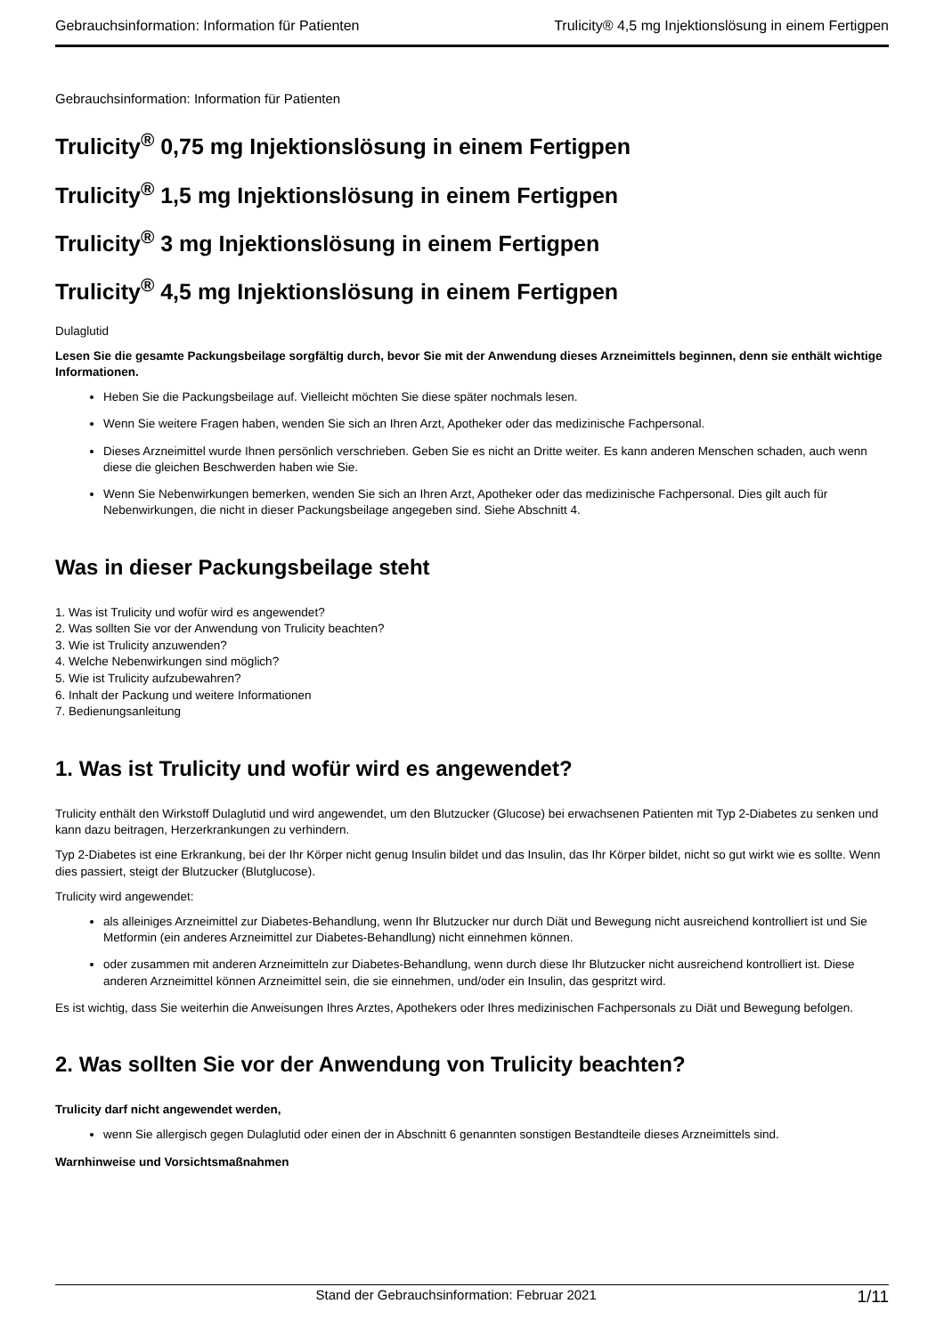Gebrauchsinformation: Information für Patienten Trulicity® 4,5 mg Injektionslösung in einem Fertigpen
Gebrauchsinformation: Information für Patienten
Trulicity<sup>®</sup> 0,75 mg Injektionslösung in einem Fertigpen
Trulicity<sup>®</sup> 1,5 mg Injektionslösung in einem Fertigpen
Trulicity<sup>®</sup> 3 mg Injektionslösung in einem Fertigpen
Trulicity<sup>®</sup> 4,5 mg Injektionslösung in einem Fertigpen
Dulaglutid
Lesen Sie die gesamte Packungsbeilage sorgfältig durch, bevor Sie mit der Anwendung dieses Arzneimittels beginnen, denn sie enthält wichtige Informationen.
Heben Sie die Packungsbeilage auf. Vielleicht möchten Sie diese später nochmals lesen.
Wenn Sie weitere Fragen haben, wenden Sie sich an Ihren Arzt, Apotheker oder das medizinische Fachpersonal.
Dieses Arzneimittel wurde Ihnen persönlich verschrieben. Geben Sie es nicht an Dritte weiter. Es kann anderen Menschen schaden, auch wenn diese die gleichen Beschwerden haben wie Sie.
Wenn Sie Nebenwirkungen bemerken, wenden Sie sich an Ihren Arzt, Apotheker oder das medizinische Fachpersonal. Dies gilt auch für Nebenwirkungen, die nicht in dieser Packungsbeilage angegeben sind. Siehe Abschnitt 4.
Was in dieser Packungsbeilage steht
1. Was ist Trulicity und wofür wird es angewendet?
2. Was sollten Sie vor der Anwendung von Trulicity beachten?
3. Wie ist Trulicity anzuwenden?
4. Welche Nebenwirkungen sind möglich?
5. Wie ist Trulicity aufzubewahren?
6. Inhalt der Packung und weitere Informationen
7. Bedienungsanleitung
1. Was ist Trulicity und wofür wird es angewendet?
Trulicity enthält den Wirkstoff Dulaglutid und wird angewendet, um den Blutzucker (Glucose) bei erwachsenen Patienten mit Typ 2-Diabetes zu senken und kann dazu beitragen, Herzerkrankungen zu verhindern.
Typ 2-Diabetes ist eine Erkrankung, bei der Ihr Körper nicht genug Insulin bildet und das Insulin, das Ihr Körper bildet, nicht so gut wirkt wie es sollte. Wenn dies passiert, steigt der Blutzucker (Blutglucose).
Trulicity wird angewendet:
als alleiniges Arzneimittel zur Diabetes-Behandlung, wenn Ihr Blutzucker nur durch Diät und Bewegung nicht ausreichend kontrolliert ist und Sie Metformin (ein anderes Arzneimittel zur Diabetes-Behandlung) nicht einnehmen können.
oder zusammen mit anderen Arzneimitteln zur Diabetes-Behandlung, wenn durch diese Ihr Blutzucker nicht ausreichend kontrolliert ist. Diese anderen Arzneimittel können Arzneimittel sein, die sie einnehmen, und/oder ein Insulin, das gespritzt wird.
Es ist wichtig, dass Sie weiterhin die Anweisungen Ihres Arztes, Apothekers oder Ihres medizinischen Fachpersonals zu Diät und Bewegung befolgen.
2. Was sollten Sie vor der Anwendung von Trulicity beachten?
Trulicity darf nicht angewendet werden,
wenn Sie allergisch gegen Dulaglutid oder einen der in Abschnitt 6 genannten sonstigen Bestandteile dieses Arzneimittels sind.
Warnhinweise und Vorsichtsmaßnahmen
Stand der Gebrauchsinformation: Februar 2021 1/11